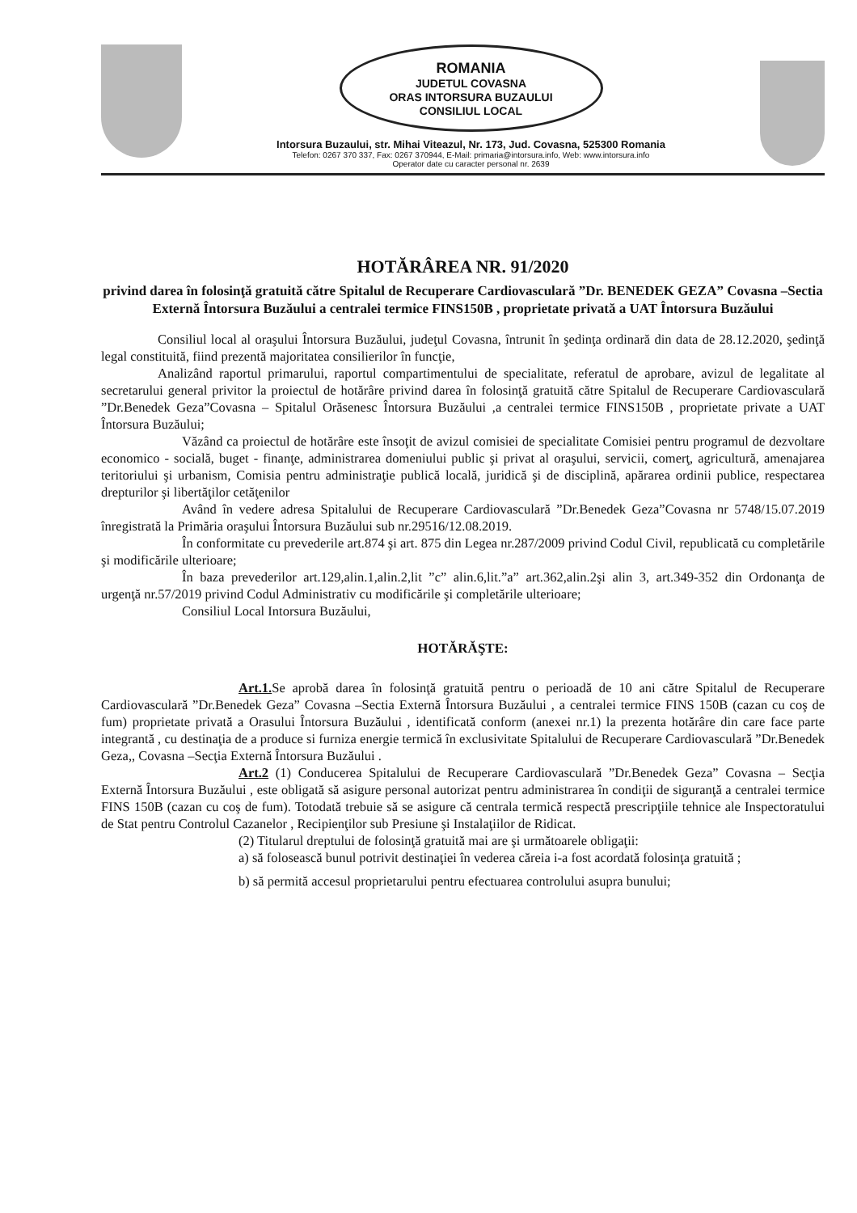ROMANIA
JUDETUL COVASNA
ORAS INTORSURA BUZAULUI
CONSILIUL LOCAL
Intorsura Buzaului, str. Mihai Viteazul, Nr. 173, Jud. Covasna, 525300 Romania
Telefon: 0267 370 337, Fax: 0267 370944, E-Mail: primaria@intorsura.info, Web: www.intorsura.info
Operator date cu caracter personal nr. 2639
HOTĂRÂREA NR. 91/2020
privind darea în folosinţă gratuită către Spitalul de Recuperare Cardiovasculară ”Dr. BENEDEK GEZA” Covasna –Sectia Externă Întorsura Buzăului a centralei termice FINS150B , proprietate privată a UAT Întorsura Buzăului
Consiliul local al oraşului Întorsura Buzăului, judeţul Covasna, întrunit în şedinţa ordinară din data de 28.12.2020, şedinţă legal constituită, fiind prezentă majoritatea consilierilor în funcţie,
Analizând raportul primarului, raportul compartimentului de specialitate, referatul de aprobare, avizul de legalitate al secretarului general privitor la proiectul de hotărâre privind darea în folosinţă gratuită către Spitalul de Recuperare Cardiovasculară ”Dr.Benedek Geza”Covasna – Spitalul Orăsenesc Întorsura Buzăului ,a centralei termice FINS150B , proprietate private a UAT Întorsura Buzăului;
Văzând ca proiectul de hotărâre este însoţit de avizul comisiei de specialitate Comisiei pentru programul de dezvoltare economico - socială, buget - finanţe, administrarea domeniului public şi privat al oraşului, servicii, comerţ, agricultură, amenajarea teritoriului şi urbanism, Comisia pentru administraţie publică locală, juridică şi de disciplină, apărarea ordinii publice, respectarea drepturilor şi libertăţilor cetăţenilor
Având în vedere adresa Spitalului de Recuperare Cardiovasculară ”Dr.Benedek Geza”Covasna nr 5748/15.07.2019 înregistrată la Primăria oraşului Întorsura Buzăului sub nr.29516/12.08.2019.
În conformitate cu prevederile art.874 şi art. 875 din Legea nr.287/2009 privind Codul Civil, republicată cu completările şi modificările ulterioare;
În baza prevederilor art.129,alin.1,alin.2,lit ”c” alin.6,lit.”a” art.362,alin.2şi alin 3, art.349-352 din Ordonanţa de urgenţă nr.57/2019 privind Codul Administrativ cu modificările şi completările ulterioare;
Consiliul Local Intorsura Buzăului,
HOTĂRĂŞTE:
Art.1. Se aprobă darea în folosinţă gratuită pentru o perioadă de 10 ani către Spitalul de Recuperare Cardiovasculară ”Dr.Benedek Geza” Covasna –Sectia Externă Întorsura Buzăului , a centralei termice FINS 150B (cazan cu coş de fum) proprietate privată a Orasului Întorsura Buzăului , identificată conform (anexei nr.1) la prezenta hotărâre din care face parte integrantă , cu destinaţia de a produce si furniza energie termică în exclusivitate Spitalului de Recuperare Cardiovasculară ”Dr.Benedek Geza,, Covasna –Secţia Externă Întorsura Buzăului .
Art.2 (1) Conducerea Spitalului de Recuperare Cardiovasculară ”Dr.Benedek Geza” Covasna – Secţia Externă Întorsura Buzăului , este obligată să asigure personal autorizat pentru administrarea în condiţii de siguranţă a centralei termice FINS 150B (cazan cu coş de fum). Totodată trebuie să se asigure că centrala termică respectă prescripţiile tehnice ale Inspectoratului de Stat pentru Controlul Cazanelor , Recipienţilor sub Presiune şi Instalaţiilor de Ridicat.
(2) Titularul dreptului de folosinţă gratuită mai are şi următoarele obligaţii:
a) să folosească bunul potrivit destinaţiei în vederea căreia i-a fost acordată folosinţa gratuită ;
b) să permită accesul proprietarului pentru efectuarea controlului asupra bunului;